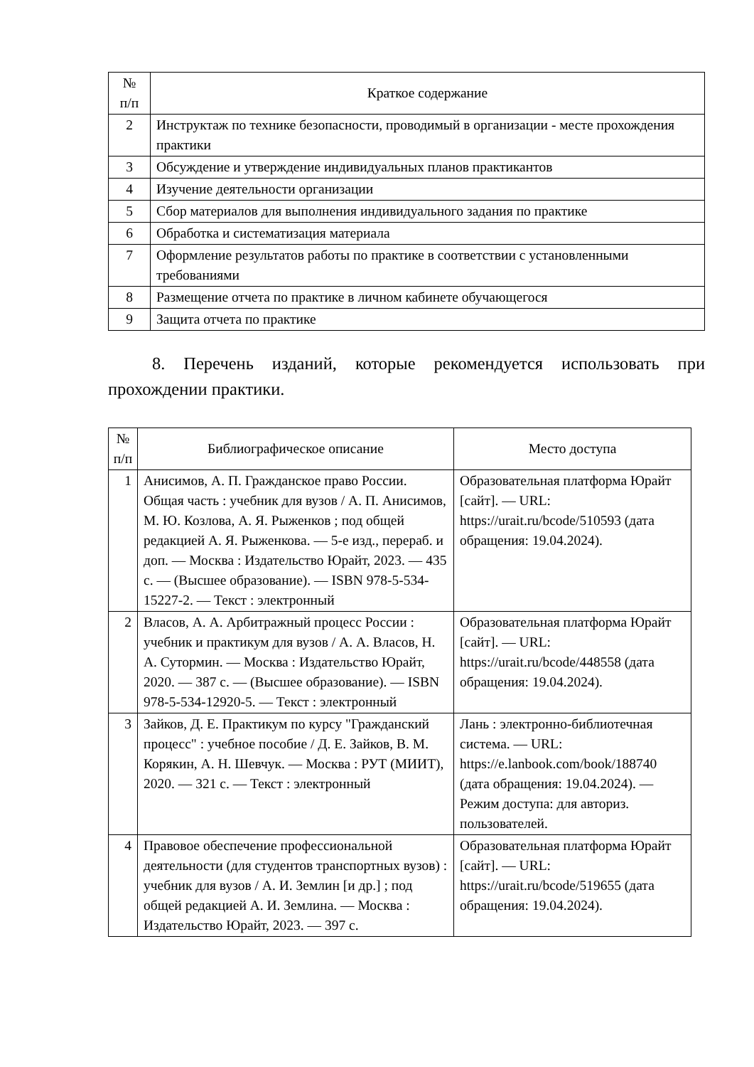| № п/п | Краткое содержание |
| --- | --- |
| 2 | Инструктаж по технике безопасности, проводимый в организации - месте прохождения практики |
| 3 | Обсуждение и утверждение индивидуальных планов практикантов |
| 4 | Изучение деятельности организации |
| 5 | Сбор материалов для выполнения индивидуального задания по практике |
| 6 | Обработка и систематизация материала |
| 7 | Оформление результатов работы по практике в соответствии с установленными требованиями |
| 8 | Размещение отчета по практике в личном кабинете обучающегося |
| 9 | Защита отчета по практике |
8. Перечень изданий, которые рекомендуется использовать при прохождении практики.
| № п/п | Библиографическое описание | Место доступа |
| --- | --- | --- |
| 1 | Анисимов, А. П. Гражданское право России. Общая часть : учебник для вузов / А. П. Анисимов, М. Ю. Козлова, А. Я. Рыженков ; под общей редакцией А. Я. Рыженкова. — 5-е изд., перераб. и доп. — Москва : Издательство Юрайт, 2023. — 435 с. — (Высшее образование). — ISBN 978-5-534-15227-2. — Текст : электронный | Образовательная платформа Юрайт [сайт]. — URL: https://urait.ru/bcode/510593 (дата обращения: 19.04.2024). |
| 2 | Власов, А. А. Арбитражный процесс России : учебник и практикум для вузов / А. А. Власов, Н. А. Сутормин. — Москва : Издательство Юрайт, 2020. — 387 с. — (Высшее образование). — ISBN 978-5-534-12920-5. — Текст : электронный | Образовательная платформа Юрайт [сайт]. — URL: https://urait.ru/bcode/448558 (дата обращения: 19.04.2024). |
| 3 | Зайков, Д. Е. Практикум по курсу "Гражданский процесс" : учебное пособие / Д. Е. Зайков, В. М. Корякин, А. Н. Шевчук. — Москва : РУТ (МИИТ), 2020. — 321 с. — Текст : электронный | Лань : электронно-библиотечная система. — URL: https://e.lanbook.com/book/188740 (дата обращения: 19.04.2024). — Режим доступа: для авториз. пользователей. |
| 4 | Правовое обеспечение профессиональной деятельности (для студентов транспортных вузов) : учебник для вузов / А. И. Землин [и др.] ; под общей редакцией А. И. Землина. — Москва : Издательство Юрайт, 2023. — 397 с. | Образовательная платформа Юрайт [сайт]. — URL: https://urait.ru/bcode/519655 (дата обращения: 19.04.2024). |